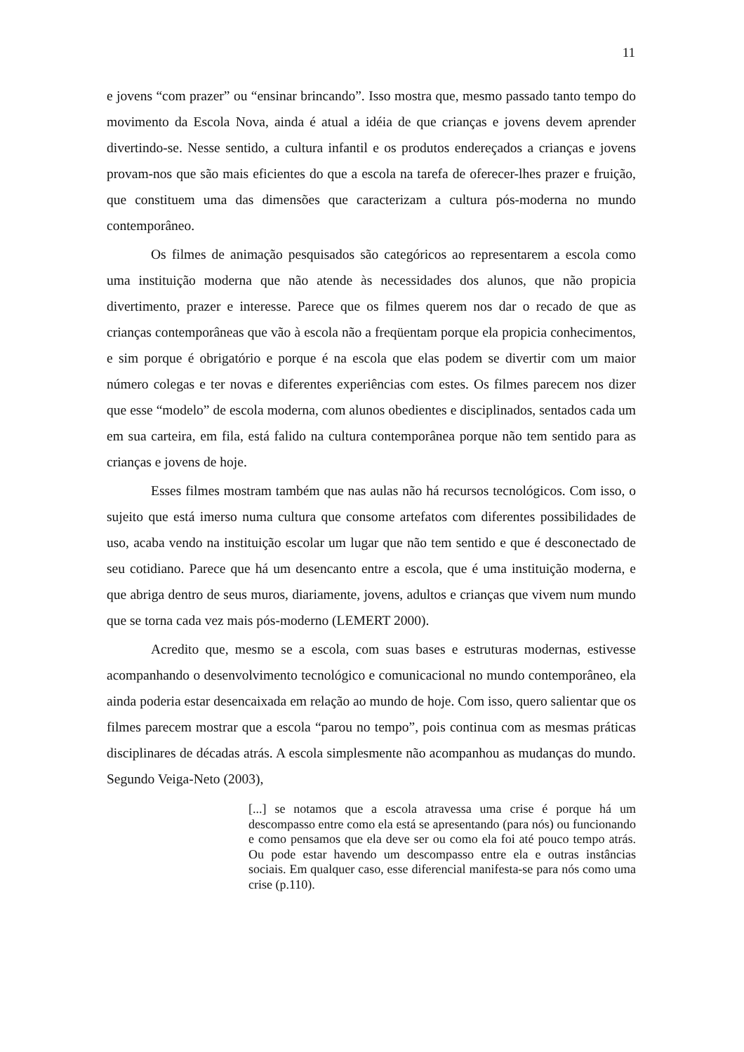11
e jovens “com prazer” ou “ensinar brincando”. Isso mostra que, mesmo passado tanto tempo do movimento da Escola Nova, ainda é atual a idéia de que crianças e jovens devem aprender divertindo-se. Nesse sentido, a cultura infantil e os produtos endereçados a crianças e jovens provam-nos que são mais eficientes do que a escola na tarefa de oferecer-lhes prazer e fruição, que constituem uma das dimensões que caracterizam a cultura pós-moderna no mundo contemporâneo.
Os filmes de animação pesquisados são categóricos ao representarem a escola como uma instituição moderna que não atende às necessidades dos alunos, que não propicia divertimento, prazer e interesse. Parece que os filmes querem nos dar o recado de que as crianças contemporâneas que vão à escola não a freqüentam porque ela propicia conhecimentos, e sim porque é obrigatório e porque é na escola que elas podem se divertir com um maior número colegas e ter novas e diferentes experiências com estes. Os filmes parecem nos dizer que esse “modelo” de escola moderna, com alunos obedientes e disciplinados, sentados cada um em sua carteira, em fila, está falido na cultura contemporânea porque não tem sentido para as crianças e jovens de hoje.
Esses filmes mostram também que nas aulas não há recursos tecnológicos. Com isso, o sujeito que está imerso numa cultura que consome artefatos com diferentes possibilidades de uso, acaba vendo na instituição escolar um lugar que não tem sentido e que é desconectado de seu cotidiano. Parece que há um desencanto entre a escola, que é uma instituição moderna, e que abriga dentro de seus muros, diariamente, jovens, adultos e crianças que vivem num mundo que se torna cada vez mais pós-moderno (LEMERT 2000).
Acredito que, mesmo se a escola, com suas bases e estruturas modernas, estivesse acompanhando o desenvolvimento tecnológico e comunicacional no mundo contemporâneo, ela ainda poderia estar desencaixada em relação ao mundo de hoje. Com isso, quero salientar que os filmes parecem mostrar que a escola “parou no tempo”, pois continua com as mesmas práticas disciplinares de décadas atrás. A escola simplesmente não acompanhou as mudanças do mundo. Segundo Veiga-Neto (2003),
[...] se notamos que a escola atravessa uma crise é porque há um descompasso entre como ela está se apresentando (para nós) ou funcionando e como pensamos que ela deve ser ou como ela foi até pouco tempo atrás. Ou pode estar havendo um descompasso entre ela e outras instâncias sociais. Em qualquer caso, esse diferencial manifesta-se para nós como uma crise (p.110).